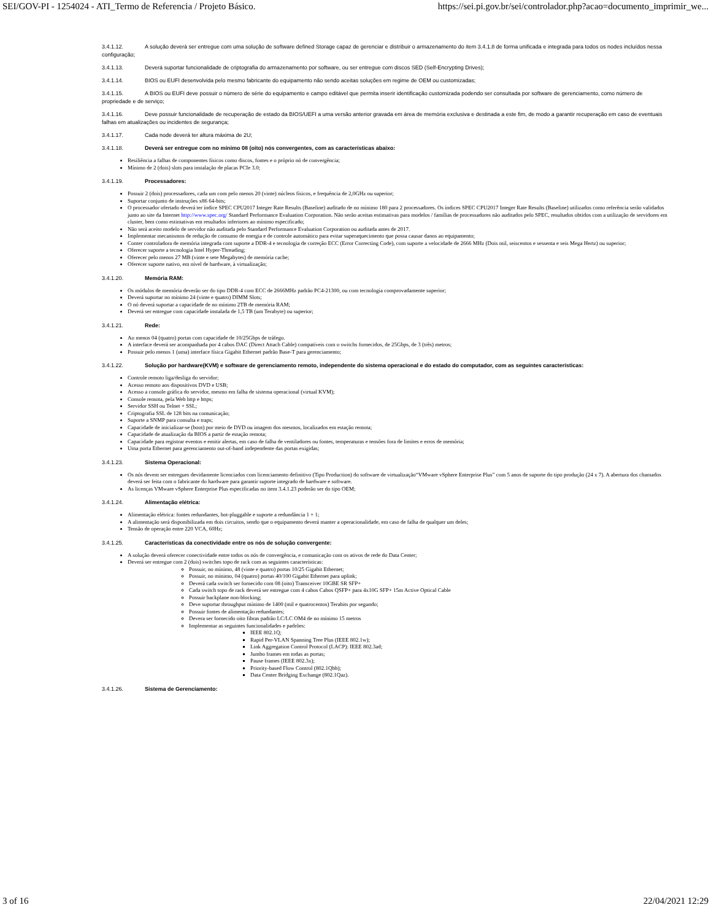SEI/GOV-PI - 1254024 - ATI_Termo de Referencia / Projeto Básico. https://sei.pi.gov.br/sei/controlador.php?acao=documento_imprimir_we...
3.4.1.12. A solução deverá ser entregue com uma solução de software defined Storage capaz de gerenciar e distribuir o armazenamento do item 3.4.1.8 de forma unificada e integrada para todos os nodes incluídos nessa configuração;
3.4.1.13. Deverá suportar funcionalidade de criptografia do armazenamento por software, ou ser entregue com discos SED (Self-Encrypting Drives);
3.4.1.14. BIOS ou EUFI desenvolvida pelo mesmo fabricante do equipamento não sendo aceitas soluções em regime de OEM ou customizadas;
3.4.1.15. A BIOS ou EUFI deve possuir o número de série do equipamento e campo editável que permita inserir identificação customizada podendo ser consultada por software de gerenciamento, como número de propriedade e de serviço;
3.4.1.16. Deve possuir funcionalidade de recuperação de estado da BIOS/UEFI a uma versão anterior gravada em área de memória exclusiva e destinada a este fim, de modo a garantir recuperação em caso de eventuais falhas em atualizações ou incidentes de segurança;
3.4.1.17. Cada node deverá ter altura máxima de 2U;
3.4.1.18. Deverá ser entregue com no mínimo 08 (oito) nós convergentes, com as características abaixo:
Resiliência a falhas de componentes físicos como discos, fontes e o próprio nó de convergência;
Mínimo de 2 (dois) slots para instalação de placas PCIe 3.0;
3.4.1.19. Processadores:
Possuir 2 (dois) processadores, cada um com pelo menos 20 (vinte) núcleos físicos, e frequência de 2,0GHz ou superior;
Suportar conjunto de instruções x86 64-bits;
O processador ofertado deverá ter índice SPEC CPU2017 Integer Rate Results (Baseline) auditado de no mínimo 180 para 2 processadores. Os índices SPEC CPU2017 Integer Rate Results (Baseline) utilizados como referência serão validados junto ao site da Internet http://www.spec.org/ Standard Performance Evaluation Corporation. Não serão aceitas estimativas para modelos / famílias de processadores não auditados pelo SPEC, resultados obtidos com a utilização de servidores em cluster, bem como estimativas em resultados inferiores ao mínimo especificado;
Não será aceito modelo de servidor não auditada pelo Standard Performance Evaluation Corporation ou auditada antes de 2017.
Implementar mecanismos de redução de consumo de energia e de controle automático para evitar superaquecimento que possa causar danos ao equipamento;
Conter controladora de memória integrada com suporte a DDR-4 e tecnologia de correção ECC (Error Correcting Code), com suporte a velocidade de 2666 MHz (Dois mil, seiscentos e sessenta e seis Mega Hertz) ou superior;
Oferecer suporte a tecnologia Intel Hyper-Threading;
Oferecer pelo menos 27 MB (vinte e sete Megabytes) de memória cache;
Oferecer suporte nativo, em nível de hardware, à virtualização;
3.4.1.20. Memória RAM:
Os módulos de memória deverão ser do tipo DDR-4 com ECC de 2666MHz padrão PC4-21300, ou com tecnologia comprovadamente superior;
Deverá suportar no mínimo 24 (vinte e quatro) DIMM Slots;
O nó deverá suportar a capacidade de no mínimo 2TB de memória RAM;
Deverá ser entregue com capacidade instalada de 1,5 TB (um Terabyte) ou superior;
3.4.1.21. Rede:
Ao menos 04 (quatro) portas com capacidade de 10/25Gbps de tráfego.
A interface deverá ser acompanhada por 4 cabos DAC (Direct Attach Cable) compatíveis com o switchs fornecidos, de 25Gbps, de 3 (três) metros;
Possuir pelo menos 1 (uma) interface física Gigabit Ethernet padrão Base-T para gerenciamento;
3.4.1.22. Solução por hardware(KVM) e software de gerenciamento remoto, independente do sistema operacional e do estado do computador, com as seguintes características:
Controle remoto liga/desliga do servidor;
Acesso remoto aos dispositivos DVD e USB;
Acesso a console gráfica do servidor, mesmo em falha de sistema operacional (virtual KVM);
Console remota, pela Web http e https;
Servidor SSH ou Telnet + SSL;
Criptografia SSL de 128 bits na comunicação;
Suporte a SNMP para consulta e traps;
Capacidade de inicializar-se (boot) por meio de DVD ou imagem dos mesmos, localizados em estação remota;
Capacidade de atualização da BIOS a partir de estação remota;
Capacidade para registrar eventos e emitir alertas, em caso de falha de ventiladores ou fontes, temperaturas e tensões fora de limites e erros de memória;
Uma porta Ethernet para gerenciamento out-of-band independente das portas exigidas;
3.4.1.23. Sistema Operacional:
Os nós devem ser entregues devidamente licenciados com licenciamento definitivo (Tipo Production) do software de virtualização“VMware vSphere Enterprise Plus” com 5 anos de suporte do tipo produção (24 x 7). A abertura dos chamados deverá ser feita com o fabricante do hardware para garantir suporte integrado de hardware e software.
As licenças VMware vSphere Enterprise Plus especificadas no item 3.4.1.23 poderão ser do tipo OEM;
3.4.1.24. Alimentação elétrica:
Alimentação elétrica: fontes redundantes, hot-pluggable e suporte a redundância 1 + 1;
A alimentação será disponibilizada em dois circuitos, sendo que o equipamento deverá manter a operacionalidade, em caso de falha de qualquer um deles;
Tensão de operação entre 220 VCA, 60Hz;
3.4.1.25. Características da conectividade entre os nós de solução convergente:
A solução deverá oferecer conectividade entre todos os nós de convergência, e comunicação com os ativos de rede do Data Center;
Deverá ser entregue com 2 (dois) switches topo de rack com as seguintes características:
Possuir, no mínimo, 48 (vinte e quatro) portas 10/25 Gigabit Ethernet;
Possuir, no mínimo, 04 (quatro) portas 40/100 Gigabit Ethernet para uplink;
Deverá cada switch ser fornecido com 08 (oito) Transceiver 10GBE SR SFP+
Cada switch topo de rack deverá ser entregue com 4 cabos Cabos QSFP+ para 4x10G SFP+ 15m Active Optical Cable
Possuir backplane non-blocking;
Deve suportar throughput mínimo de 1400 (mil e quatrocentos) Terabits por segundo;
Possuir fontes de alimentação redundantes;
Devera ser fornecido oito fibras padrão LC/LC OM4 de no mínimo 15 metros
Implementar as seguintes funcionalidades e padrões:
IEEE 802.1Q;
Rapid Per-VLAN Spanning Tree Plus (IEEE 802.1w);
Link Aggregation Control Protocol (LACP): IEEE 802.3ad;
Jumbo frames em todas as portas;
Pause frames (IEEE 802.3x);
Priority-based Flow Control (802.1Qbb);
Data Center Bridging Exchange (802.1Qaz).
3.4.1.26. Sistema de Gerenciamento:
3 of 16 22/04/2021 12:29